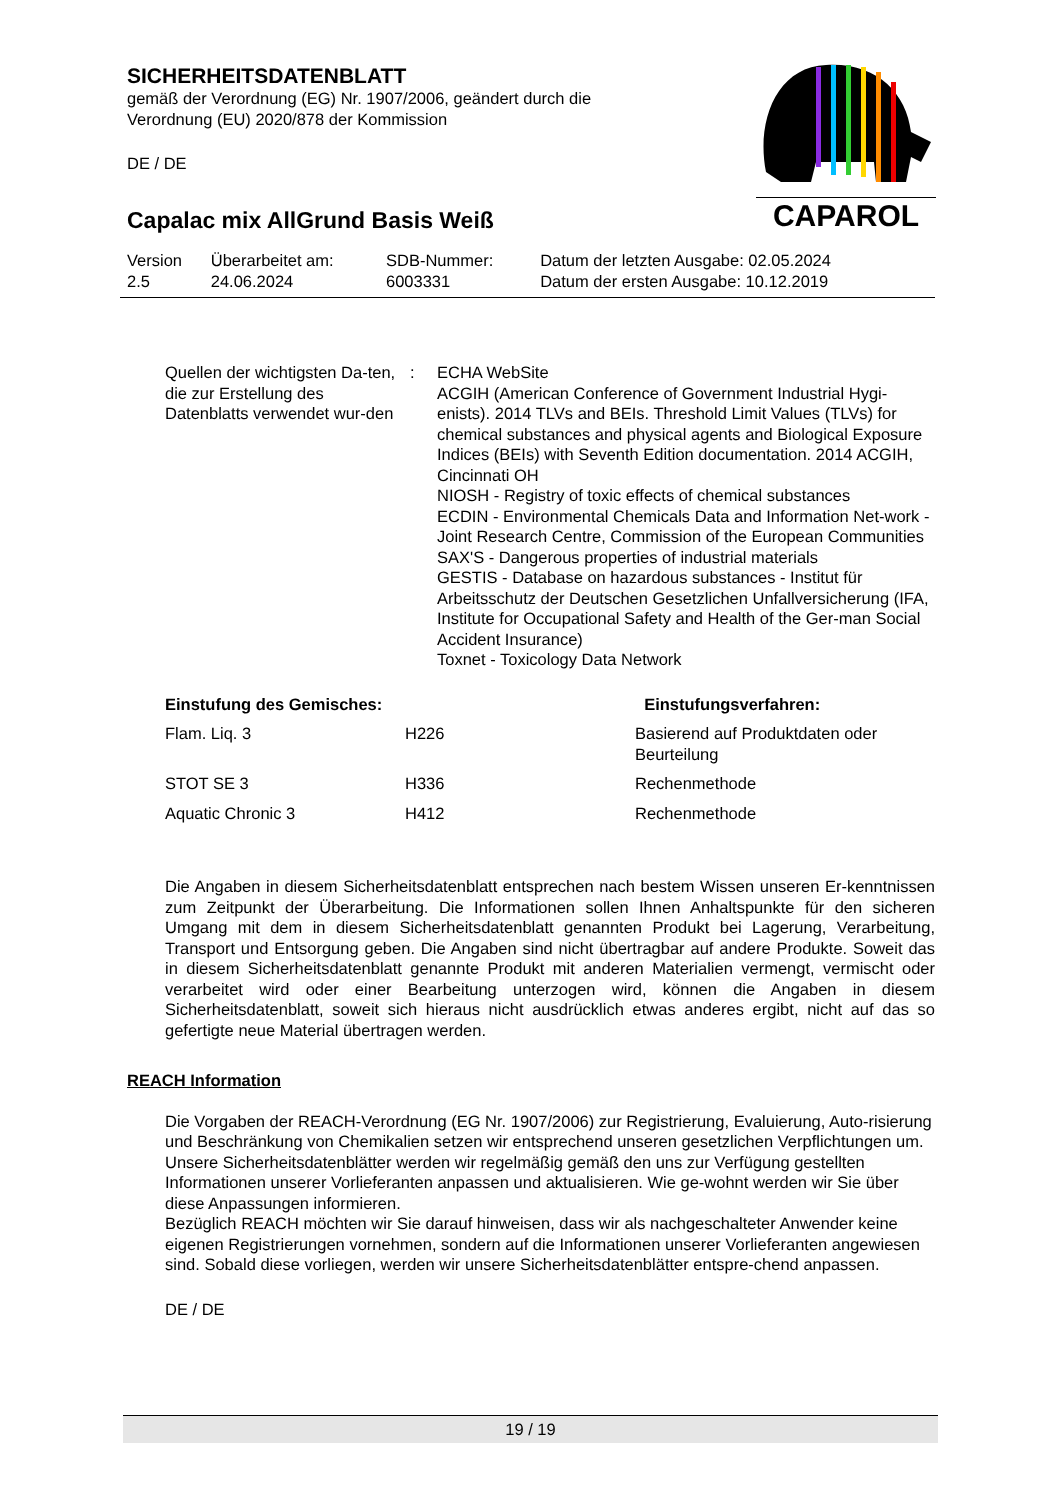CAPAROL
SICHERHEITSDATENBLATT
gemäß der Verordnung (EG) Nr. 1907/2006, geändert durch die
Verordnung (EU) 2020/878 der Kommission
DE / DE
Capalac mix AllGrund Basis Weiß
| Version 2.5 | Überarbeitet am: 24.06.2024 | SDB-Nummer: 6003331 | Datum der letzten Ausgabe: 02.05.2024 Datum der ersten Ausgabe: 10.12.2019 |
Quellen der wichtigsten Da-ten, die zur Erstellung des Datenblatts verwendet wur-den
: ECHA WebSite
ACGIH (American Conference of Government Industrial Hygi-enists). 2014 TLVs and BEIs. Threshold Limit Values (TLVs) for chemical substances and physical agents and Biological Exposure Indices (BEIs) with Seventh Edition documentation. 2014 ACGIH, Cincinnati OH
NIOSH - Registry of toxic effects of chemical substances
ECDIN - Environmental Chemicals Data and Information Net-work - Joint Research Centre, Commission of the European Communities
SAX'S - Dangerous properties of industrial materials
GESTIS - Database on hazardous substances - Institut für Arbeitsschutz der Deutschen Gesetzlichen Unfallversicherung (IFA, Institute for Occupational Safety and Health of the Ger-man Social Accident Insurance)
Toxnet - Toxicology Data Network
| Einstufung des Gemisches: | | Einstufungsverfahren: |
| --- | --- | --- |
| Flam. Liq. 3 | H226 | Basierend auf Produktdaten oder Beurteilung |
| STOT SE 3 | H336 | Rechenmethode |
| Aquatic Chronic 3 | H412 | Rechenmethode |
Die Angaben in diesem Sicherheitsdatenblatt entsprechen nach bestem Wissen unseren Er-kenntnissen zum Zeitpunkt der Überarbeitung. Die Informationen sollen Ihnen Anhaltspunkte für den sicheren Umgang mit dem in diesem Sicherheitsdatenblatt genannten Produkt bei Lagerung, Verarbeitung, Transport und Entsorgung geben. Die Angaben sind nicht übertragbar auf andere Produkte. Soweit das in diesem Sicherheitsdatenblatt genannte Produkt mit anderen Materialien vermengt, vermischt oder verarbeitet wird oder einer Bearbeitung unterzogen wird, können die Angaben in diesem Sicherheitsdatenblatt, soweit sich hieraus nicht ausdrücklich etwas anderes ergibt, nicht auf das so gefertigte neue Material übertragen werden.
REACH Information
Die Vorgaben der REACH-Verordnung (EG Nr. 1907/2006) zur Registrierung, Evaluierung, Auto-risierung und Beschränkung von Chemikalien setzen wir entsprechend unseren gesetzlichen Verpflichtungen um. Unsere Sicherheitsdatenblätter werden wir regelmäßig gemäß den uns zur Verfügung gestellten Informationen unserer Vorlieferanten anpassen und aktualisieren. Wie ge-wohnt werden wir Sie über diese Anpassungen informieren.
Bezüglich REACH möchten wir Sie darauf hinweisen, dass wir als nachgeschalteter Anwender keine eigenen Registrierungen vornehmen, sondern auf die Informationen unserer Vorlieferanten angewiesen sind. Sobald diese vorliegen, werden wir unsere Sicherheitsdatenblätter entspre-chend anpassen.
DE / DE
19 / 19